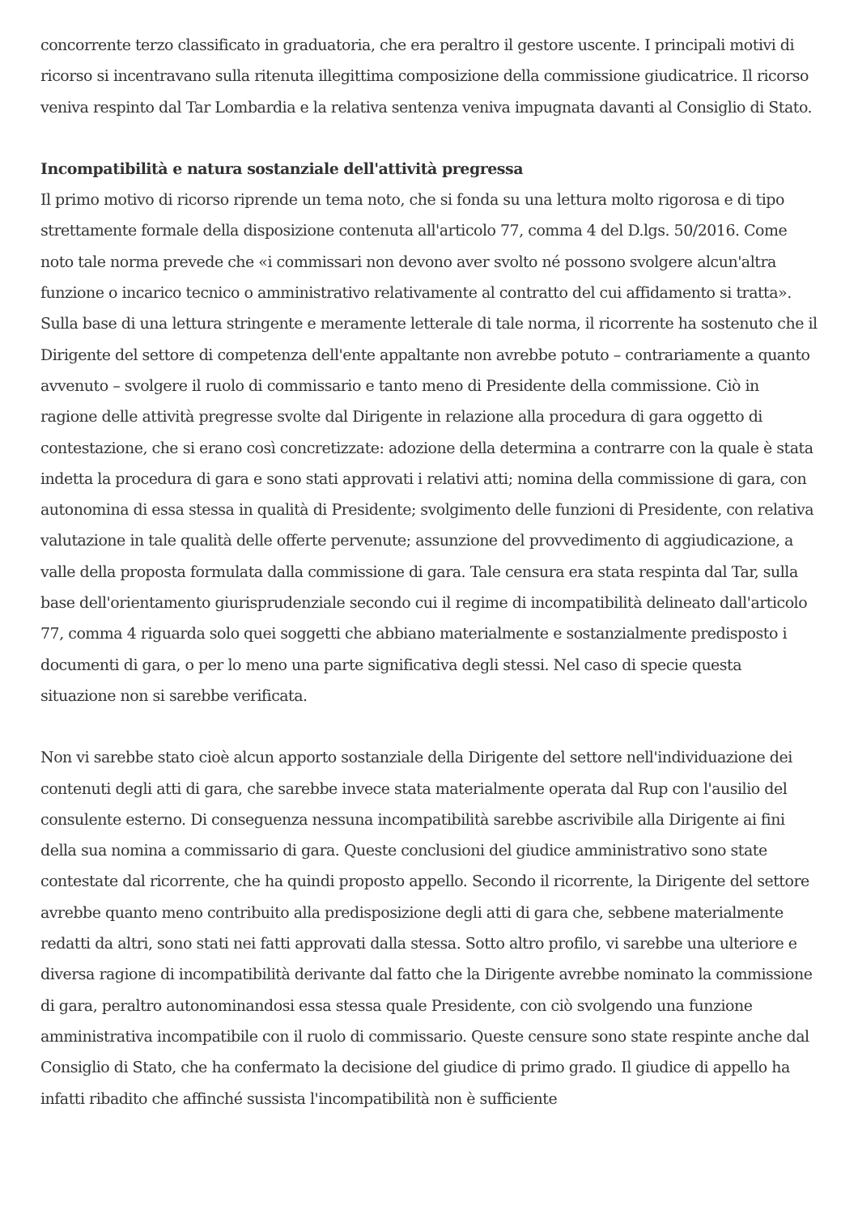concorrente terzo classificato in graduatoria, che era peraltro il gestore uscente. I principali motivi di ricorso si incentravano sulla ritenuta illegittima composizione della commissione giudicatrice. Il ricorso veniva respinto dal Tar Lombardia e la relativa sentenza veniva impugnata davanti al Consiglio di Stato.
Incompatibilità e natura sostanziale dell'attività pregressa
Il primo motivo di ricorso riprende un tema noto, che si fonda su una lettura molto rigorosa e di tipo strettamente formale della disposizione contenuta all'articolo 77, comma 4 del D.lgs. 50/2016. Come noto tale norma prevede che «i commissari non devono aver svolto né possono svolgere alcun'altra funzione o incarico tecnico o amministrativo relativamente al contratto del cui affidamento si tratta». Sulla base di una lettura stringente e meramente letterale di tale norma, il ricorrente ha sostenuto che il Dirigente del settore di competenza dell'ente appaltante non avrebbe potuto – contrariamente a quanto avvenuto – svolgere il ruolo di commissario e tanto meno di Presidente della commissione. Ciò in ragione delle attività pregresse svolte dal Dirigente in relazione alla procedura di gara oggetto di contestazione, che si erano così concretizzate: adozione della determina a contrarre con la quale è stata indetta la procedura di gara e sono stati approvati i relativi atti; nomina della commissione di gara, con autonomina di essa stessa in qualità di Presidente; svolgimento delle funzioni di Presidente, con relativa valutazione in tale qualità delle offerte pervenute; assunzione del provvedimento di aggiudicazione, a valle della proposta formulata dalla commissione di gara. Tale censura era stata respinta dal Tar, sulla base dell'orientamento giurisprudenziale secondo cui il regime di incompatibilità delineato dall'articolo 77, comma 4 riguarda solo quei soggetti che abbiano materialmente e sostanzialmente predisposto i documenti di gara, o per lo meno una parte significativa degli stessi. Nel caso di specie questa situazione non si sarebbe verificata.
Non vi sarebbe stato cioè alcun apporto sostanziale della Dirigente del settore nell'individuazione dei contenuti degli atti di gara, che sarebbe invece stata materialmente operata dal Rup con l'ausilio del consulente esterno. Di conseguenza nessuna incompatibilità sarebbe ascrivibile alla Dirigente ai fini della sua nomina a commissario di gara. Queste conclusioni del giudice amministrativo sono state contestate dal ricorrente, che ha quindi proposto appello. Secondo il ricorrente, la Dirigente del settore avrebbe quanto meno contribuito alla predisposizione degli atti di gara che, sebbene materialmente redatti da altri, sono stati nei fatti approvati dalla stessa. Sotto altro profilo, vi sarebbe una ulteriore e diversa ragione di incompatibilità derivante dal fatto che la Dirigente avrebbe nominato la commissione di gara, peraltro autonominandosi essa stessa quale Presidente, con ciò svolgendo una funzione amministrativa incompatibile con il ruolo di commissario. Queste censure sono state respinte anche dal Consiglio di Stato, che ha confermato la decisione del giudice di primo grado. Il giudice di appello ha infatti ribadito che affinché sussista l'incompatibilità non è sufficiente